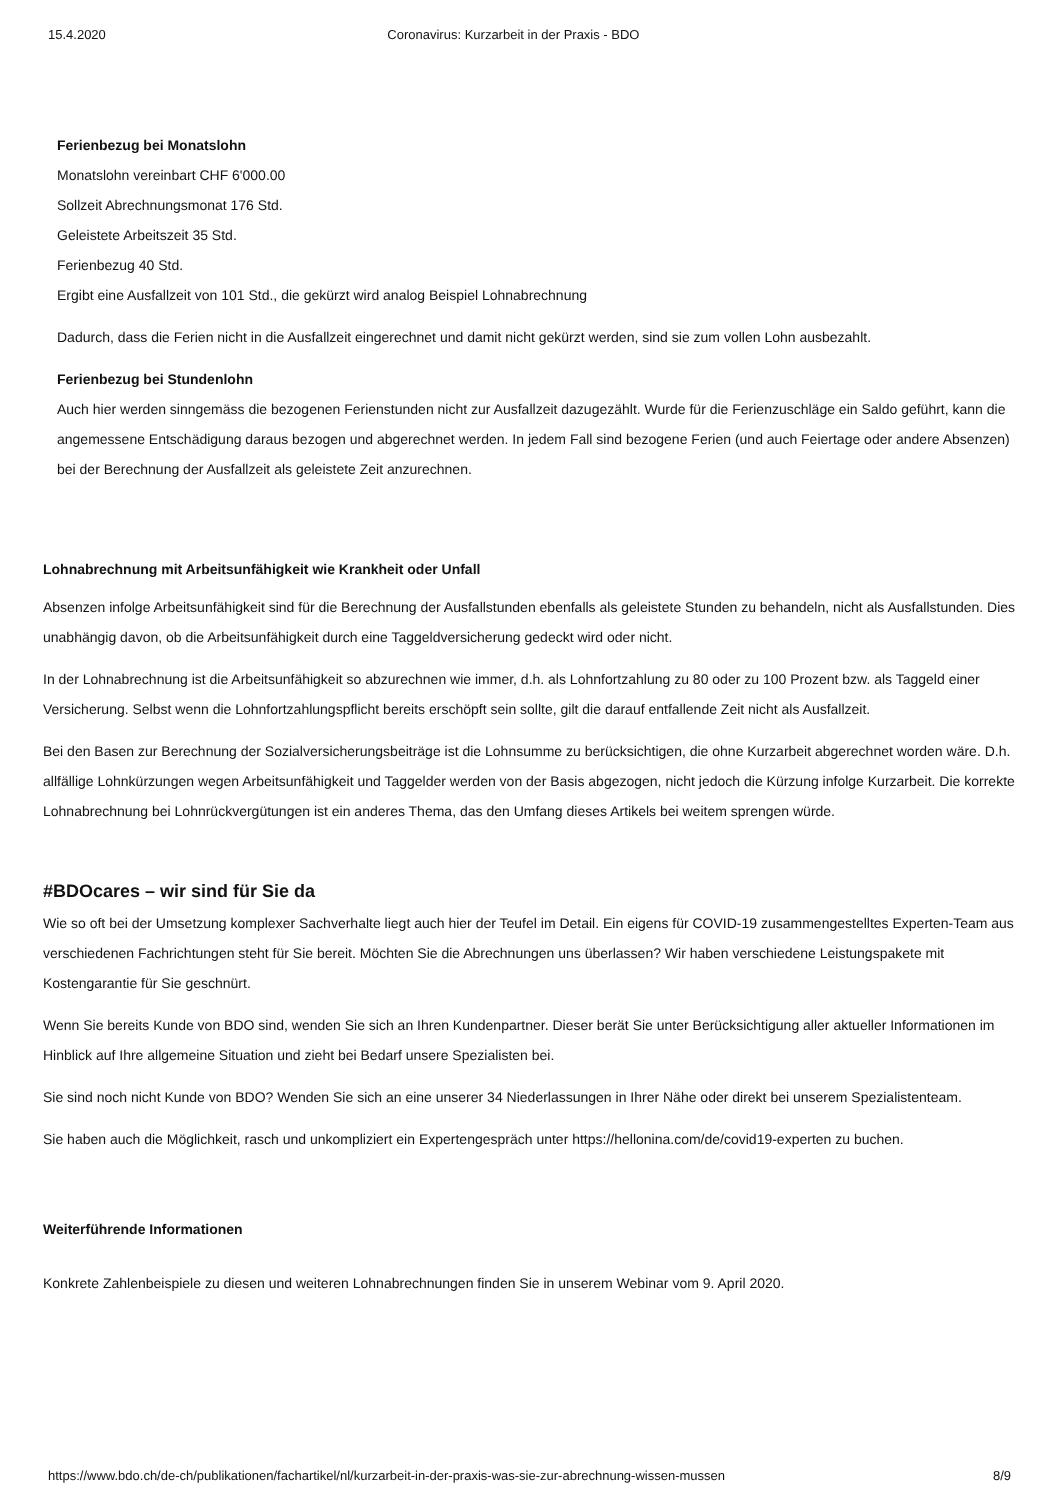15.4.2020 Coronavirus: Kurzarbeit in der Praxis - BDO
Ferienbezug bei Monatslohn
Monatslohn vereinbart CHF 6'000.00
Sollzeit Abrechnungsmonat 176 Std.
Geleistete Arbeitszeit 35 Std.
Ferienbezug 40 Std.
Ergibt eine Ausfallzeit von 101 Std., die gekürzt wird analog Beispiel Lohnabrechnung
Dadurch, dass die Ferien nicht in die Ausfallzeit eingerechnet und damit nicht gekürzt werden, sind sie zum vollen Lohn ausbezahlt.
Ferienbezug bei Stundenlohn
Auch hier werden sinngemäss die bezogenen Ferienstunden nicht zur Ausfallzeit dazugezählt. Wurde für die Ferienzuschläge ein Saldo geführt, kann die angemessene Entschädigung daraus bezogen und abgerechnet werden. In jedem Fall sind bezogene Ferien (und auch Feiertage oder andere Absenzen) bei der Berechnung der Ausfallzeit als geleistete Zeit anzurechnen.
Lohnabrechnung mit Arbeitsunfähigkeit wie Krankheit oder Unfall
Absenzen infolge Arbeitsunfähigkeit sind für die Berechnung der Ausfallstunden ebenfalls als geleistete Stunden zu behandeln, nicht als Ausfallstunden. Dies unabhängig davon, ob die Arbeitsunfähigkeit durch eine Taggeldversicherung gedeckt wird oder nicht.
In der Lohnabrechnung ist die Arbeitsunfähigkeit so abzurechnen wie immer, d.h. als Lohnfortzahlung zu 80 oder zu 100 Prozent bzw. als Taggeld einer Versicherung. Selbst wenn die Lohnfortzahlungspflicht bereits erschöpft sein sollte, gilt die darauf entfallende Zeit nicht als Ausfallzeit.
Bei den Basen zur Berechnung der Sozialversicherungsbeiträge ist die Lohnsumme zu berücksichtigen, die ohne Kurzarbeit abgerechnet worden wäre. D.h. allfällige Lohnkürzungen wegen Arbeitsunfähigkeit und Taggelder werden von der Basis abgezogen, nicht jedoch die Kürzung infolge Kurzarbeit. Die korrekte Lohnabrechnung bei Lohnrückvergütungen ist ein anderes Thema, das den Umfang dieses Artikels bei weitem sprengen würde.
#BDOcares – wir sind für Sie da
Wie so oft bei der Umsetzung komplexer Sachverhalte liegt auch hier der Teufel im Detail. Ein eigens für COVID-19 zusammengestelltes Experten-Team aus verschiedenen Fachrichtungen steht für Sie bereit. Möchten Sie die Abrechnungen uns überlassen? Wir haben verschiedene Leistungspakete mit Kostengarantie für Sie geschnürt.
Wenn Sie bereits Kunde von BDO sind, wenden Sie sich an Ihren Kundenpartner. Dieser berät Sie unter Berücksichtigung aller aktueller Informationen im Hinblick auf Ihre allgemeine Situation und zieht bei Bedarf unsere Spezialisten bei.
Sie sind noch nicht Kunde von BDO? Wenden Sie sich an eine unserer 34 Niederlassungen in Ihrer Nähe oder direkt bei unserem Spezialistenteam.
Sie haben auch die Möglichkeit, rasch und unkompliziert ein Expertengespräch unter https://hellonina.com/de/covid19-experten zu buchen.
Weiterführende Informationen
Konkrete Zahlenbeispiele zu diesen und weiteren Lohnabrechnungen finden Sie in unserem Webinar vom 9. April 2020.
https://www.bdo.ch/de-ch/publikationen/fachartikel/nl/kurzarbeit-in-der-praxis-was-sie-zur-abrechnung-wissen-mussen 8/9